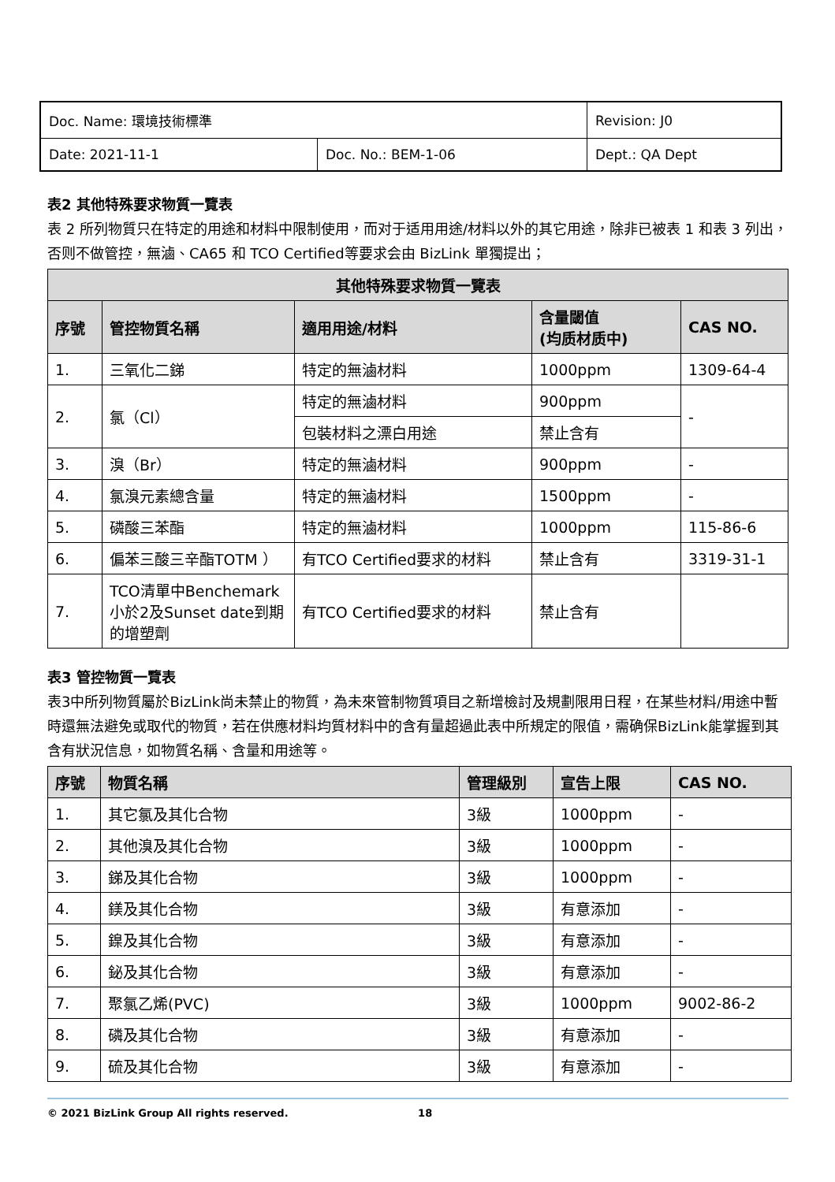| Doc. Name: 環境技術標準 | | Revision: J0 |
| Date: 2021-11-1 | Doc. No.: BEM-1-06 | Dept.: QA Dept |
表2 其他特殊要求物質一覽表
表 2 所列物質只在特定的用途和材料中限制使用，而对于适用用途/材料以外的其它用途，除非已被表 1 和表 3 列出，否则不做管控，無滷、CA65 和 TCO Certified等要求会由 BizLink 單獨提出；
| 其他特殊要求物質一覽表 | | | | |
| --- | --- | --- | --- | --- |
| 序號 | 管控物質名稱 | 適用用途/材料 | 含量閾值 (均质材质中) | CAS NO. |
| 1. | 三氧化二銻 | 特定的無滷材料 | 1000ppm | 1309-64-4 |
| 2. | 氯（Cl） | 特定的無滷材料 | 900ppm | - |
| | | 包裝材料之漂白用途 | 禁止含有 | |
| 3. | 溴（Br） | 特定的無滷材料 | 900ppm | - |
| 4. | 氯溴元素總含量 | 特定的無滷材料 | 1500ppm | - |
| 5. | 磷酸三苯酯 | 特定的無滷材料 | 1000ppm | 115-86-6 |
| 6. | 偏苯三酸三辛酯TOTM ） | 有TCO Certified要求的材料 | 禁止含有 | 3319-31-1 |
| 7. | TCO清單中Benchemark小於2及Sunset date到期的增塑劑 | 有TCO Certified要求的材料 | 禁止含有 | |
表3 管控物質一覽表
表3中所列物質屬於BizLink尚未禁止的物質，為未來管制物質項目之新增檢討及規劃限用日程，在某些材料/用途中暫時還無法避免或取代的物質，若在供應材料均質材料中的含有量超過此表中所規定的限值，需确保BizLink能掌握到其含有狀況信息，如物質名稱、含量和用途等。
| 序號 | 物質名稱 | 管理級別 | 宣告上限 | CAS NO. |
| --- | --- | --- | --- | --- |
| 1. | 其它氯及其化合物 | 3級 | 1000ppm | - |
| 2. | 其他溴及其化合物 | 3級 | 1000ppm | - |
| 3. | 銻及其化合物 | 3級 | 1000ppm | - |
| 4. | 鎂及其化合物 | 3級 | 有意添加 | - |
| 5. | 鎳及其化合物 | 3級 | 有意添加 | - |
| 6. | 鉍及其化合物 | 3級 | 有意添加 | - |
| 7. | 聚氯乙烯(PVC) | 3級 | 1000ppm | 9002-86-2 |
| 8. | 磷及其化合物 | 3級 | 有意添加 | - |
| 9. | 硫及其化合物 | 3級 | 有意添加 | - |
© 2021 BizLink Group All rights reserved. 18